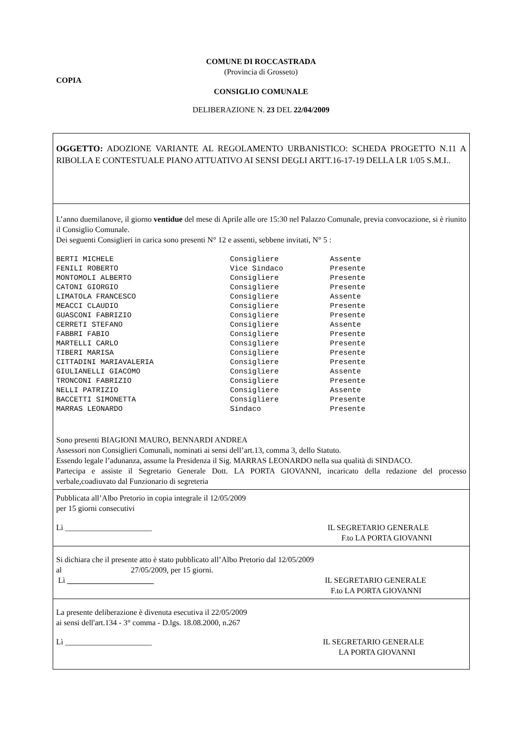COMUNE DI ROCCASTRADA
(Provincia di Grosseto)
COPIA
CONSIGLIO COMUNALE
DELIBERAZIONE N. 23 DEL 22/04/2009
OGGETTO: ADOZIONE VARIANTE AL REGOLAMENTO URBANISTICO: SCHEDA PROGETTO N.11 A RIBOLLA E CONTESTUALE PIANO ATTUATIVO AI SENSI DEGLI ARTT.16-17-19 DELLA LR 1/05 S.M.I..
L’anno duemilanove, il giorno ventidue del mese di Aprile alle ore 15:30 nel Palazzo Comunale, previa convocazione, si è riunito il Consiglio Comunale.
Dei seguenti Consiglieri in carica sono presenti N° 12 e assenti, sebbene invitati, N° 5 :
| BERTI MICHELE | Consigliere | Assente |
| FENILI ROBERTO | Vice Sindaco | Presente |
| MONTOMOLI ALBERTO | Consigliere | Presente |
| CATONI GIORGIO | Consigliere | Presente |
| LIMATOLA FRANCESCO | Consigliere | Assente |
| MEACCI CLAUDIO | Consigliere | Presente |
| GUASCONI FABRIZIO | Consigliere | Presente |
| CERRETI STEFANO | Consigliere | Assente |
| FABBRI FABIO | Consigliere | Presente |
| MARTELLI CARLO | Consigliere | Presente |
| TIBERI MARISA | Consigliere | Presente |
| CITTADINI MARIAVALERIA | Consigliere | Presente |
| GIULIANELLI GIACOMO | Consigliere | Assente |
| TRONCONI FABRIZIO | Consigliere | Presente |
| NELLI PATRIZIO | Consigliere | Assente |
| BACCETTI SIMONETTA | Consigliere | Presente |
| MARRAS LEONARDO | Sindaco | Presente |
Sono presenti BIAGIONI MAURO, BENNARDI ANDREA
Assessori non Consiglieri Comunali, nominati ai sensi dell’art.13, comma 3, dello Statuto.
Essendo legale l’adunanza, assume la Presidenza il Sig. MARRAS LEONARDO nella sua qualità di SINDACO.
Partecipa e assiste il Segretario Generale Dott. LA PORTA GIOVANNI, incaricato della redazione del processo verbale,coadiuvato dal Funzionario di segreteria
Pubblicata all’Albo Pretorio in copia integrale il 12/05/2009
per 15 giorni consecutivi
Lì ______________________ IL SEGRETARIO GENERALE
F.to LA PORTA GIOVANNI
Si dichiara che il presente atto è stato pubblicato all’Albo Pretorio dal 12/05/2009
al 27/05/2009, per 15 giorni.
Lì ______________________ IL SEGRETARIO GENERALE
F.to LA PORTA GIOVANNI
La presente deliberazione è divenuta esecutiva il 22/05/2009
ai sensi dell'art.134 - 3° comma - D.lgs. 18.08.2000, n.267
Lì ______________________ IL SEGRETARIO GENERALE
LA PORTA GIOVANNI